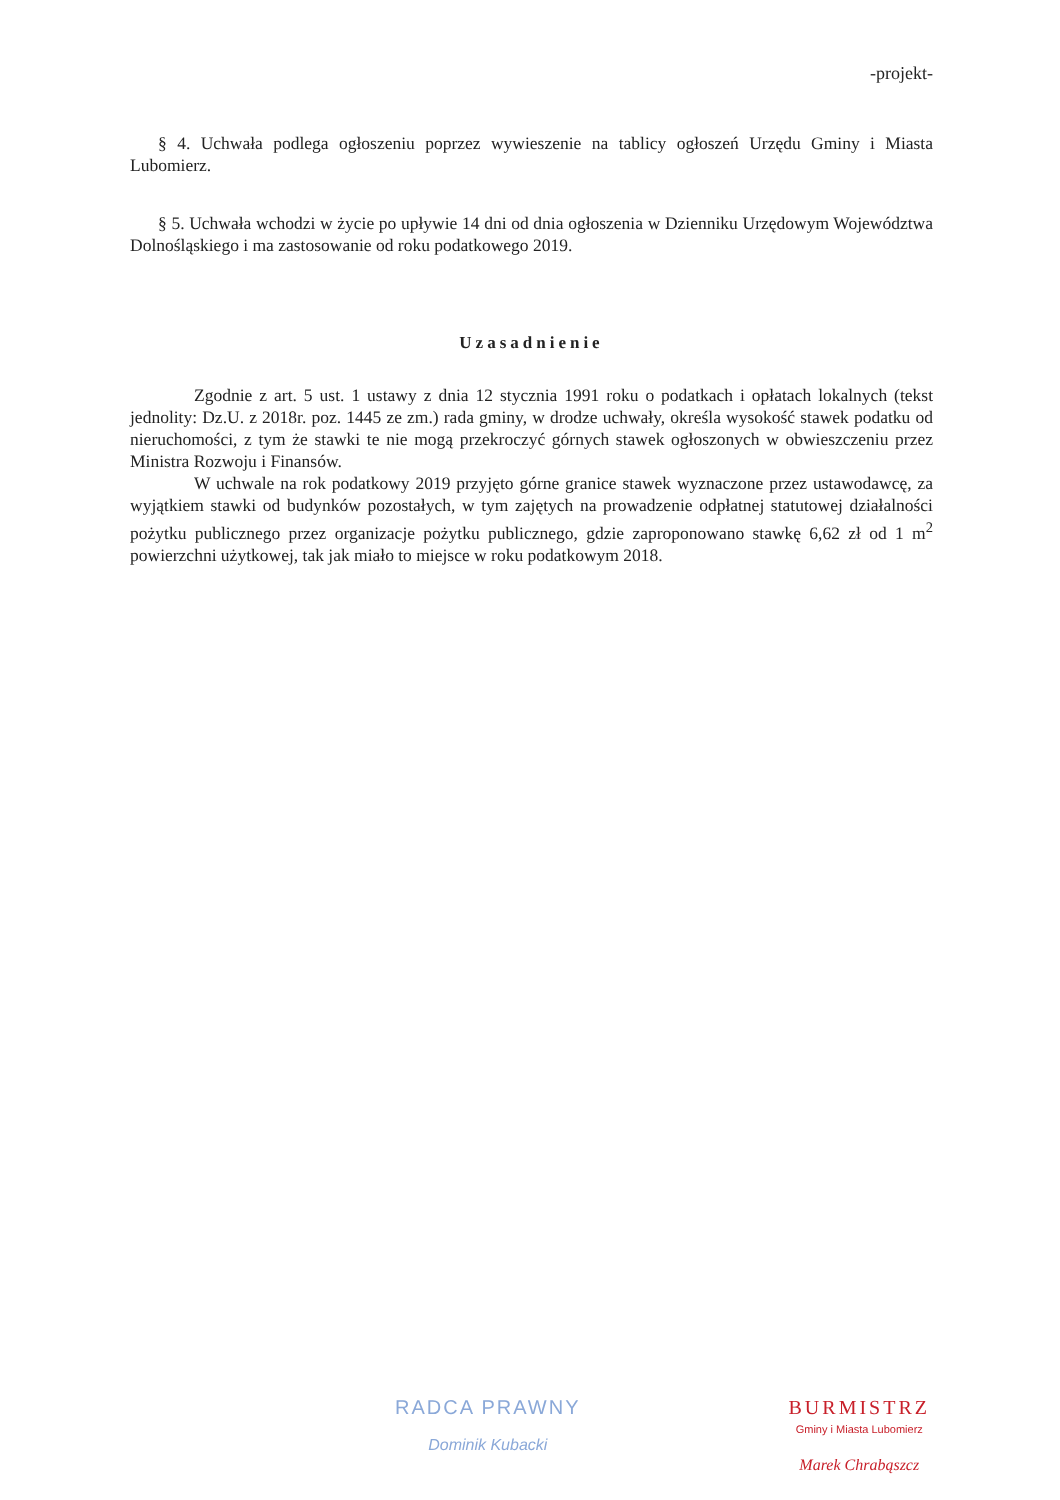-projekt-
§ 4. Uchwała podlega ogłoszeniu poprzez wywieszenie na tablicy ogłoszeń Urzędu Gminy i Miasta Lubomierz.
§ 5. Uchwała wchodzi w życie po upływie 14 dni od dnia ogłoszenia w Dzienniku Urzędowym Województwa Dolnośląskiego i ma zastosowanie od roku podatkowego 2019.
Uzasadnienie
Zgodnie z art. 5 ust. 1 ustawy z dnia 12 stycznia 1991 roku o podatkach i opłatach lokalnych (tekst jednolity: Dz.U. z 2018r. poz. 1445 ze zm.) rada gminy, w drodze uchwały, określa wysokość stawek podatku od nieruchomości, z tym że stawki te nie mogą przekroczyć górnych stawek ogłoszonych w obwieszczeniu przez Ministra Rozwoju i Finansów.
W uchwale na rok podatkowy 2019 przyjęto górne granice stawek wyznaczone przez ustawodawcę, za wyjątkiem stawki od budynków pozostałych, w tym zajętych na prowadzenie odpłatnej statutowej działalności pożytku publicznego przez organizacje pożytku publicznego, gdzie zaproponowano stawkę 6,62 zł od 1 m<sup>2</sup> powierzchni użytkowej, tak jak miało to miejsce w roku podatkowym 2018.
RADCA PRAWNY
Dominik Kubacki
BURMISTRZ
Gminy i Miasta Lubomierz
Marek Chrabąszcz